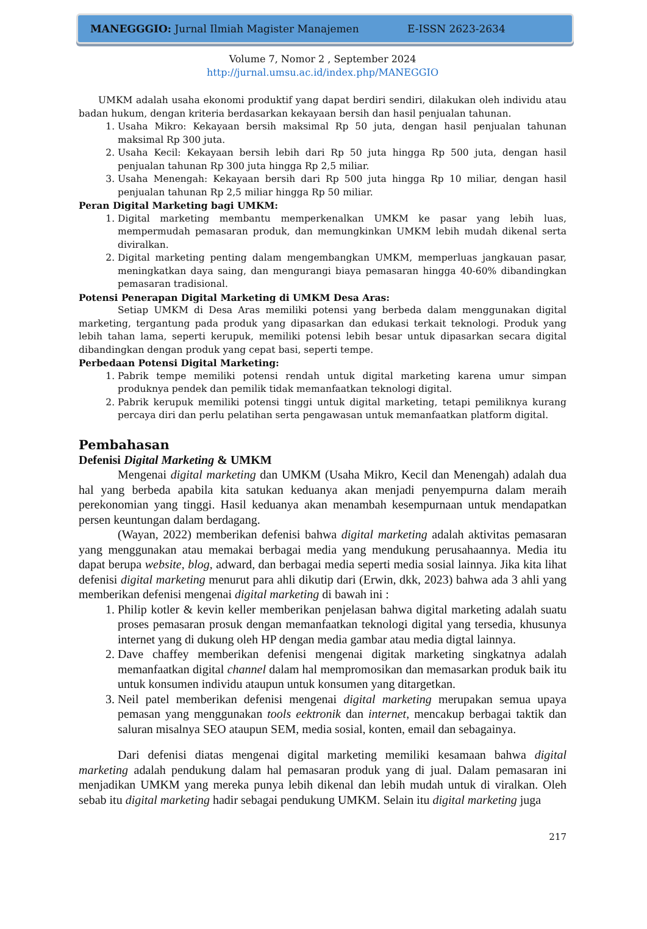MANEGGGIO: Jurnal Ilmiah Magister Manajemen E-ISSN 2623-2634
Volume 7, Nomor 2 , September 2024
http://jurnal.umsu.ac.id/index.php/MANEGGIO
UMKM adalah usaha ekonomi produktif yang dapat berdiri sendiri, dilakukan oleh individu atau badan hukum, dengan kriteria berdasarkan kekayaan bersih dan hasil penjualan tahunan.
1. Usaha Mikro: Kekayaan bersih maksimal Rp 50 juta, dengan hasil penjualan tahunan maksimal Rp 300 juta.
2. Usaha Kecil: Kekayaan bersih lebih dari Rp 50 juta hingga Rp 500 juta, dengan hasil penjualan tahunan Rp 300 juta hingga Rp 2,5 miliar.
3. Usaha Menengah: Kekayaan bersih dari Rp 500 juta hingga Rp 10 miliar, dengan hasil penjualan tahunan Rp 2,5 miliar hingga Rp 50 miliar.
Peran Digital Marketing bagi UMKM:
1. Digital marketing membantu memperkenalkan UMKM ke pasar yang lebih luas, mempermudah pemasaran produk, dan memungkinkan UMKM lebih mudah dikenal serta diviralkan.
2. Digital marketing penting dalam mengembangkan UMKM, memperluas jangkauan pasar, meningkatkan daya saing, dan mengurangi biaya pemasaran hingga 40-60% dibandingkan pemasaran tradisional.
Potensi Penerapan Digital Marketing di UMKM Desa Aras:
Setiap UMKM di Desa Aras memiliki potensi yang berbeda dalam menggunakan digital marketing, tergantung pada produk yang dipasarkan dan edukasi terkait teknologi. Produk yang lebih tahan lama, seperti kerupuk, memiliki potensi lebih besar untuk dipasarkan secara digital dibandingkan dengan produk yang cepat basi, seperti tempe.
Perbedaan Potensi Digital Marketing:
1. Pabrik tempe memiliki potensi rendah untuk digital marketing karena umur simpan produknya pendek dan pemilik tidak memanfaatkan teknologi digital.
2. Pabrik kerupuk memiliki potensi tinggi untuk digital marketing, tetapi pemiliknya kurang percaya diri dan perlu pelatihan serta pengawasan untuk memanfaatkan platform digital.
Pembahasan
Defenisi Digital Marketing & UMKM
Mengenai digital marketing dan UMKM (Usaha Mikro, Kecil dan Menengah) adalah dua hal yang berbeda apabila kita satukan keduanya akan menjadi penyempurna dalam meraih perekonomian yang tinggi. Hasil keduanya akan menambah kesempurnaan untuk mendapatkan persen keuntungan dalam berdagang.
(Wayan, 2022) memberikan defenisi bahwa digital marketing adalah aktivitas pemasaran yang menggunakan atau memakai berbagai media yang mendukung perusahaannya. Media itu dapat berupa website, blog, adward, dan berbagai media seperti media sosial lainnya. Jika kita lihat defenisi digital marketing menurut para ahli dikutip dari (Erwin, dkk, 2023) bahwa ada 3 ahli yang memberikan defenisi mengenai digital marketing di bawah ini :
1. Philip kotler & kevin keller memberikan penjelasan bahwa digital marketing adalah suatu proses pemasaran prosuk dengan memanfaatkan teknologi digital yang tersedia, khusunya internet yang di dukung oleh HP dengan media gambar atau media digtal lainnya.
2. Dave chaffey memberikan defenisi mengenai digitak marketing singkatnya adalah memanfaatkan digital channel dalam hal mempromosikan dan memasarkan produk baik itu untuk konsumen individu ataupun untuk konsumen yang ditargetkan.
3. Neil patel memberikan defenisi mengenai digital marketing merupakan semua upaya pemasan yang menggunakan tools eektronik dan internet, mencakup berbagai taktik dan saluran misalnya SEO ataupun SEM, media sosial, konten, email dan sebagainya.
Dari defenisi diatas mengenai digital marketing memiliki kesamaan bahwa digital marketing adalah pendukung dalam hal pemasaran produk yang di jual. Dalam pemasaran ini menjadikan UMKM yang mereka punya lebih dikenal dan lebih mudah untuk di viralkan. Oleh sebab itu digital marketing hadir sebagai pendukung UMKM. Selain itu digital marketing juga
217